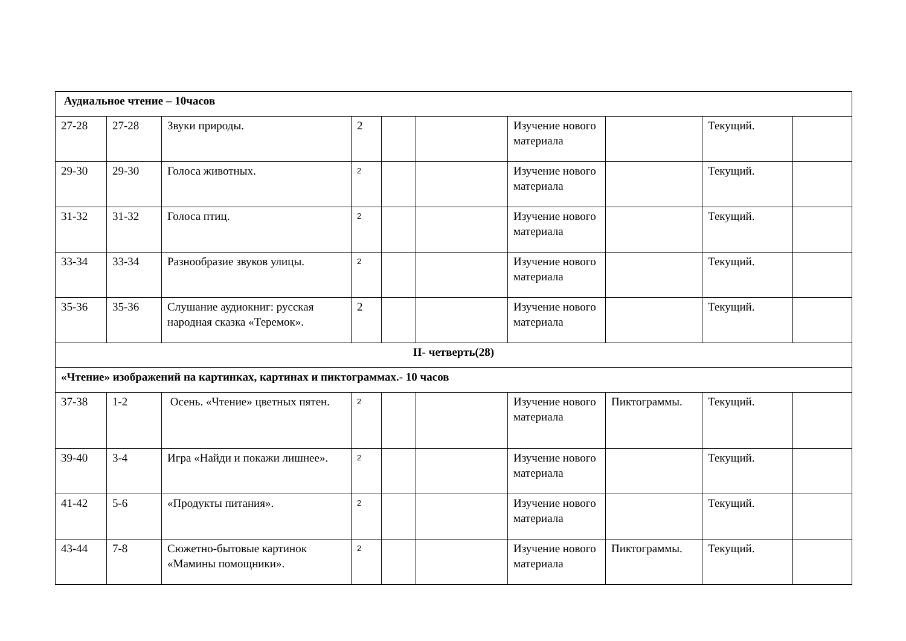| Аудиальное чтение – 10часов | | | | | | | | | |
| 27-28 | 27-28 | Звуки природы. | 2 | | | Изучение нового материала | | Текущий. | |
| 29-30 | 29-30 | Голоса животных. | 2 | | | Изучение нового материала | | Текущий. | |
| 31-32 | 31-32 | Голоса птиц. | 2 | | | Изучение нового материала | | Текущий. | |
| 33-34 | 33-34 | Разнообразие звуков улицы. | 2 | | | Изучение нового материала | | Текущий. | |
| 35-36 | 35-36 | Слушание аудиокниг: русская народная сказка «Теремок». | 2 | | | Изучение нового материала | | Текущий. | |
| II- четверть(28) | | | | | | | | | |
| «Чтение» изображений на картинках, картинах и пиктограммах.- 10 часов | | | | | | | | | |
| 37-38 | 1-2 | Осень. «Чтение» цветных пятен. | 2 | | | Изучение нового материала | Пиктограммы. | Текущий. | |
| 39-40 | 3-4 | Игра «Найди и покажи лишнее». | 2 | | | Изучение нового материала | | Текущий. | |
| 41-42 | 5-6 | «Продукты питания». | 2 | | | Изучение нового материала | | Текущий. | |
| 43-44 | 7-8 | Сюжетно-бытовые картинок «Мамины помощники». | 2 | | | Изучение нового материала | Пиктограммы. | Текущий. | |